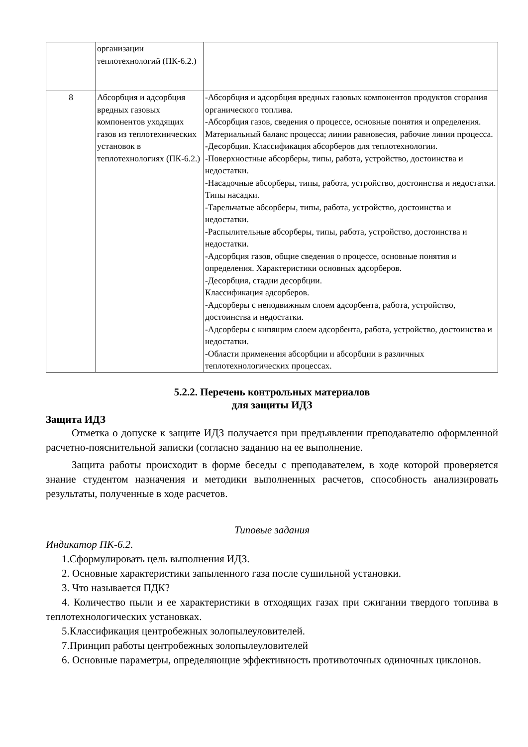| | организации теплотехнологий (ПК-6.2.) | |
| 8 | Абсорбция и адсорбция вредных газовых компонентов уходящих газов из теплотехнических установок в теплотехнологиях (ПК-6.2.) | -Абсорбция и адсорбция вредных газовых компонентов продуктов сгорания органического топлива. -Абсорбция газов, сведения о процессе, основные понятия и определения. Материальный баланс процесса; линии равновесия, рабочие линии процесса. -Десорбция. Классификация абсорберов для теплотехнологии. -Поверхностные абсорберы, типы, работа, устройство, достоинства и недостатки. -Насадочные абсорберы, типы, работа, устройство, достоинства и недостатки. Типы насадки. -Тарельчатые абсорберы, типы, работа, устройство, достоинства и недостатки. -Распылительные абсорберы, типы, работа, устройство, достоинства и недостатки. -Адсорбция газов, общие сведения о процессе, основные понятия и определения. Характеристики основных адсорберов. -Десорбция, стадии десорбции. Классификация адсорберов. -Адсорберы с неподвижным слоем адсорбента, работа, устройство, достоинства и недостатки. -Адсорберы с кипящим слоем адсорбента, работа, устройство, достоинства и недостатки. -Области применения абсорбции и абсорбции в различных теплотехнологических процессах. |
5.2.2. Перечень контрольных материалов
для защиты ИДЗ
Защита ИДЗ
Отметка о допуске к защите ИДЗ получается при предъявлении преподавателю оформленной расчетно-пояснительной записки (согласно заданию на ее выполнение.
Защита работы происходит в форме беседы с преподавателем, в ходе которой проверяется знание студентом назначения и методики выполненных расчетов, способность анализировать результаты, полученные в ходе расчетов.
Типовые задания
Индикатор ПК-6.2.
1.Сформулировать цель выполнения ИДЗ.
2. Основные характеристики запыленного газа после сушильной установки.
3. Что называется ПДК?
4. Количество пыли и ее характеристики в отходящих газах при сжигании твердого топлива в теплотехнологических установках.
5.Классификация центробежных золопылеуловителей.
7.Принцип работы центробежных золопылеуловителей
6. Основные параметры, определяющие эффективность противоточных одиночных циклонов.